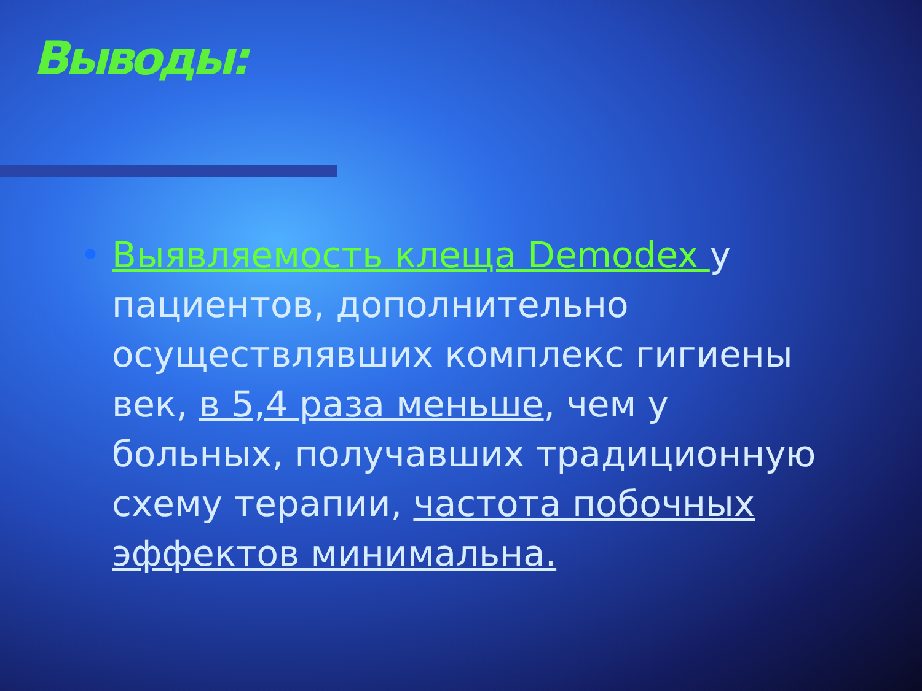Выводы:
• Выявляемость клеща Demodex у пациентов, дополнительно осуществлявших комплекс гигиены век, в 5,4 раза меньше, чем у больных, получавших традиционную схему терапии, частота побочных эффектов минимальна.